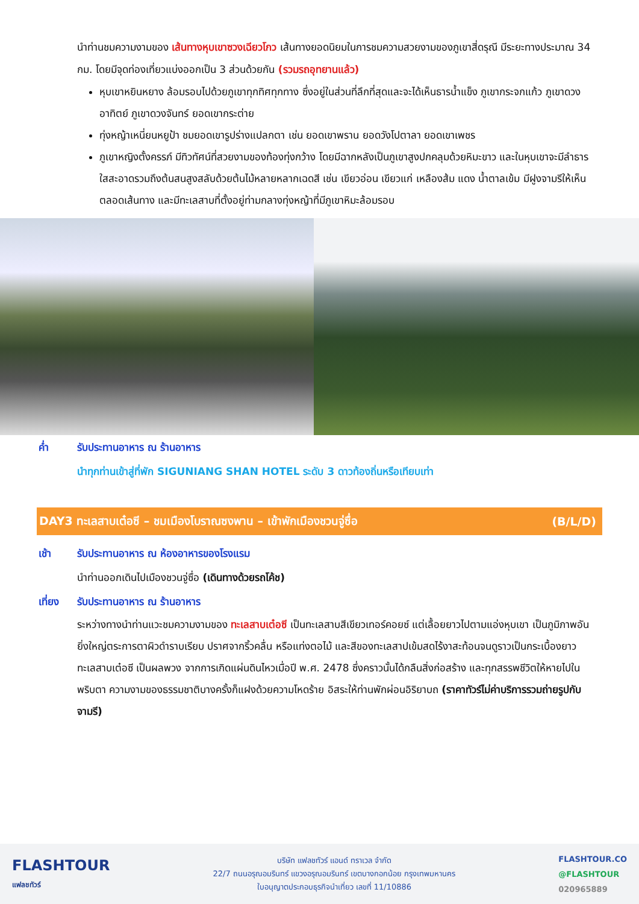นำท่านชมความงามของ เส้นทางหุบเขาซวงเฉียวโกว เส้นทางยอดนิยมในการชมความสวยงามของภูเขาสี่ดรุณี มีระยะทางประมาณ 34 กม. โดยมีจุดท่องเที่ยวแบ่งออกเป็น 3 ส่วนด้วยกัน (รวมรถอุทยานแล้ว)
หุบเขาหยินหยาง ล้อมรอบไปด้วยภูเขาทุกทิศทุกทาง ซึ่งอยู่ในส่วนที่ลึกที่สุดและจะได้เห็นธารน้ำแข็ง ภูเขากระจกแก้ว ภูเขาดวงอาทิตย์ ภูเขาดวงจันทร์ ยอดเขากระต่าย
ทุ่งหญ้าเหนี่ยนหยูป้า ชมยอดเขารูปร่างแปลกตา เช่น ยอดเขาพราน ยอดวังโปตาลา ยอดเขาเพชร
ภูเขาหญิงตั้งครรภ์ มีทิวทัศน์ที่สวยงามของท้องทุ่งกว้าง โดยมีฉากหลังเป็นภูเขาสูงปกคลุมด้วยหิมะขาว และในหุบเขาจะมีลำธารใสสะอาดรวมถึงต้นสนสูงสลับด้วยต้นไม้หลายหลากเฉดสี เช่น เขียวอ่อน เขียวแก่ เหลืองส้ม แดง น้ำตาลเข้ม มีฝูงจามรีให้เห็นตลอดเส้นทาง และมีทะเลสาบที่ตั้งอยู่ท่ามกลางทุ่งหญ้าที่มีภูเขาหิมะล้อมรอบ
ค่ำ รับประทานอาหาร ณ ร้านอาหาร
นำทุกท่านเข้าสู่ที่พัก SIGUNIANG SHAN HOTEL ระดับ 3 ดาวท้องถิ่นหรือเทียบเท่า
DAY3 ทะเลสาบเต๋อซี – ชมเมืองโบราณซงพาน – เข้าพักเมืองชวนจู่ซื่อ (B/L/D)
เช้า รับประทานอาหาร ณ ห้องอาหารของโรงแรม
นำท่านออกเดินไปเมืองชวนจู่ซื่อ (เดินทางด้วยรถโค้ช)
เที่ยง รับประทานอาหาร ณ ร้านอาหาร
ระหว่างทางนำท่านแวะชมความงามของ ทะเลสาบเต๋อซี เป็นทะเลสาบสีเขียวเทอร์คอยซ์ แต่เลื้อยยาวไปตามแอ่งหุบเขา เป็นภูมิภาพอันยิ่งใหญ่ตระการตาผิวดำราบเรียบ ปราศจากริ้วคลื่น หรือแท่งตอไม้ และสีของทะเลสาปเข้มสดไร้งาสะท้อนจนดูราวเป็นกระเบื้องยาว ทะเลสาบเต๋อซี เป็นผลพวง จากการเกิดแผ่นดินไหวเมื่อปี พ.ศ. 2478 ซึ่งคราวนั้นได้กลืนสิ่งก่อสร้าง และทุกสรรพชีวิตให้หายไปในพริบตา ความงามของธรรมชาติบางครั้งก็แฝงด้วยความโหดร้าย อิสระให้ท่านพักผ่อนอิริยาบถ (ราคาทัวร์ไม่ค่าบริการรวมถ่ายรูปกับจามรี)
FLASHTOUR
แฟลชทัวร์
บริษัท แฟลชทัวร์ แอนด์ ทราเวล จำกัด
22/7 ถนนอรุณอมรินทร์ แขวงอรุณอมรินทร์ เขตบางกอกน้อย กรุงเทพมหานคร
ใบอนุญาตประกอบธุรกิจนำเที่ยว เลขที่ 11/10886
FLASHTOUR.CO
@FLASHTOUR
020965889